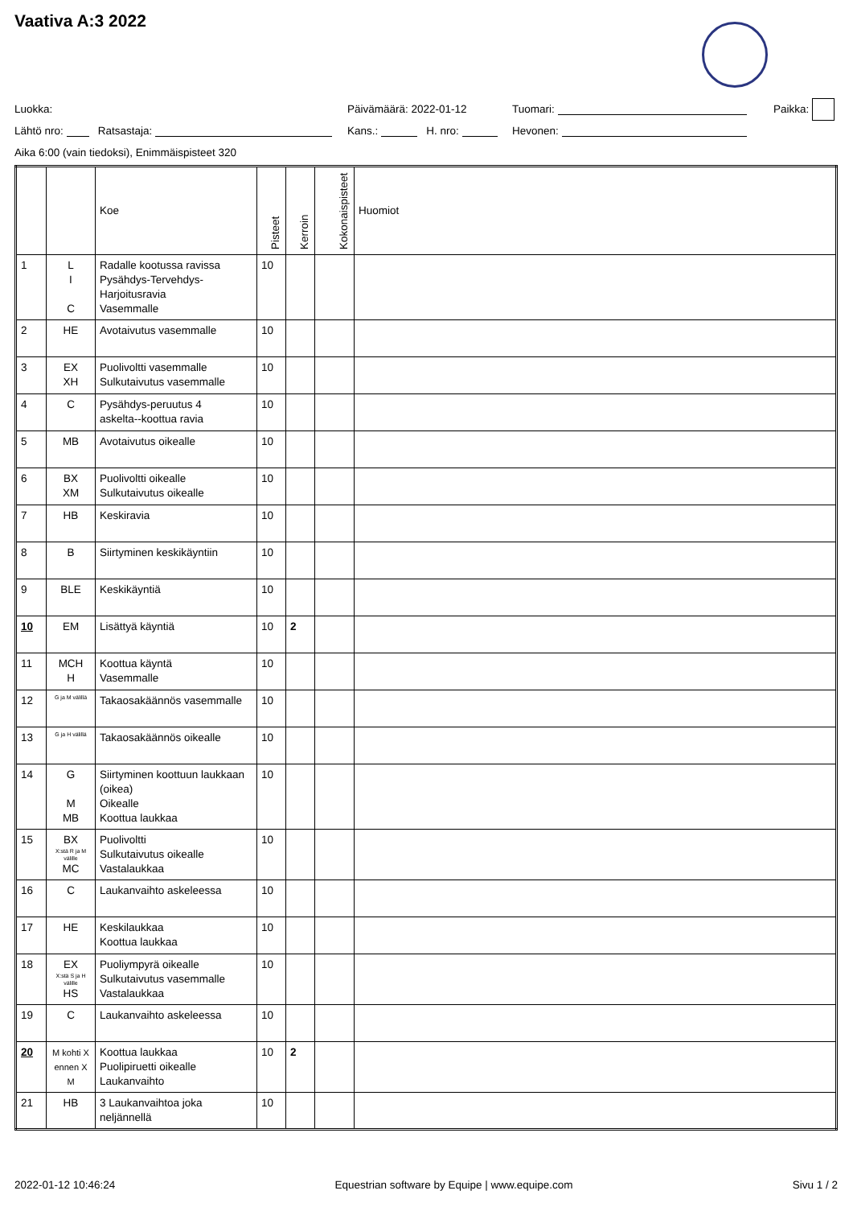Vaativa A:3 2022
Luokka: Päivämäärä: 2022-01-12 Tuomari: Paikka:
Lähtö nro: Ratsastaja: Kans.: H. nro: Hevonen:
Aika 6:00 (vain tiedoksi), Enimmäispisteet 320
| | | Koe | Pisteet | Kerroin | Kokonaispisteet | Huomiot |
| --- | --- | --- | --- | --- | --- | --- |
| 1 | L I C | Radalle kootussa ravissa Pysähdys-Tervehdys- Harjoitusravia Vasemmalle | 10 | | | |
| 2 | HE | Avotaivutus vasemmalle | 10 | | | |
| 3 | EX XH | Puolivoltti vasemmalle Sulkutaivutus vasemmalle | 10 | | | |
| 4 | C | Pysähdys-peruutus 4 askelta--koottua ravia | 10 | | | |
| 5 | MB | Avotaivutus oikealle | 10 | | | |
| 6 | BX XM | Puolivoltti oikealle Sulkutaivutus oikealle | 10 | | | |
| 7 | HB | Keskiravia | 10 | | | |
| 8 | B | Siirtyminen keskikäyntiin | 10 | | | |
| 9 | BLE | Keskikäyntiä | 10 | | | |
| 10 | EM | Lisättyä käyntiä | 10 | 2 | | |
| 11 | MCH H | Koottua käyntä Vasemmalle | 10 | | | |
| 12 | G ja M välillä | Takaosakäännös vasemmalle | 10 | | | |
| 13 | G ja H välillä | Takaosakäännös oikealle | 10 | | | |
| 14 | G M MB | Siirtyminen koottuun laukkaan (oikea) Oikealle Koottua laukkaa | 10 | | | |
| 15 | BX X:stä R ja M välille MC | Puolivoltti Sulkutaivutus oikealle Vastalaukkaa | 10 | | | |
| 16 | C | Laukanvaihto askeleessa | 10 | | | |
| 17 | HE | Keskilaukkaa Koottua laukkaa | 10 | | | |
| 18 | EX X:stä S ja H välille HS | Puoliympyrä oikealle Sulkutaivutus vasemmalle Vastalaukkaa | 10 | | | |
| 19 | C | Laukanvaihto askeleessa | 10 | | | |
| 20 | M kohti X ennen X M | Koottua laukkaa Puolipiruetti oikealle Laukanvaihto | 10 | 2 | | |
| 21 | HB | 3 Laukanvaihtoa joka neljännellä | 10 | | | |
2022-01-12 10:46:24 Equestrian software by Equipe | www.equipe.com Sivu 1 / 2